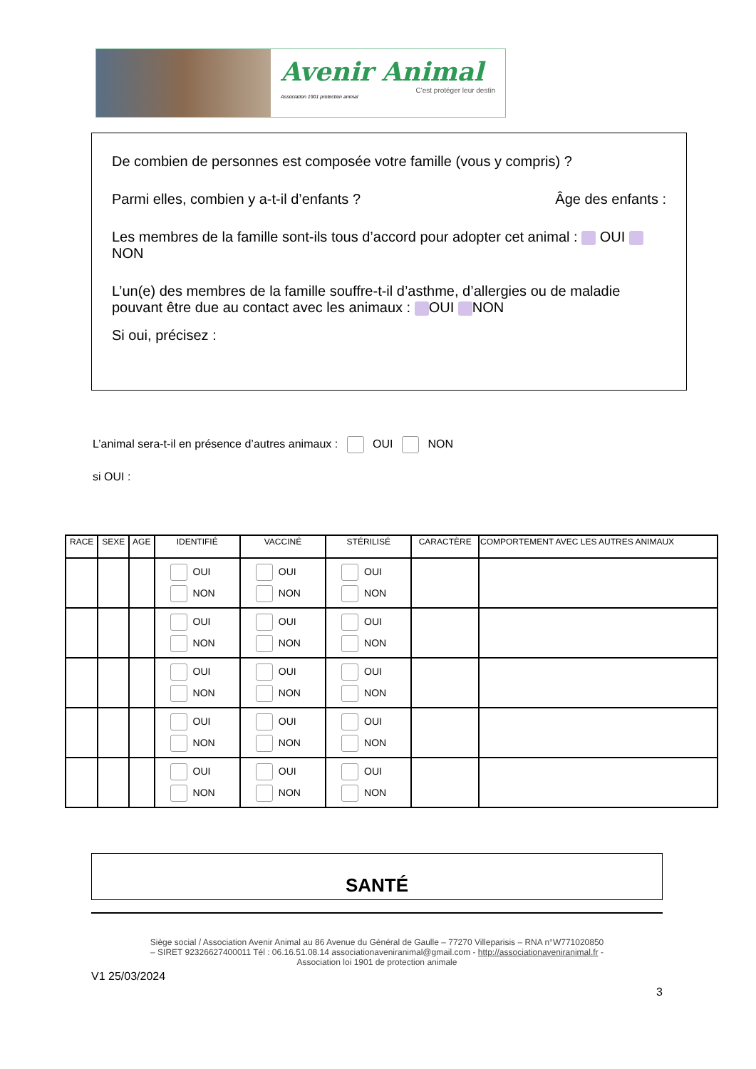Avenir Animal
C'est protéger leur destin
Association 1901 protection animal
De combien de personnes est composée votre famille (vous y compris) ?
Parmi elles, combien y a-t-il d’enfants ? Âge des enfants :
Les membres de la famille sont-ils tous d’accord pour adopter cet animal : OUI NON
L’un(e) des membres de la famille souffre-t-il d’asthme, d’allergies ou de maladie pouvant être due au contact avec les animaux : OUI NON
Si oui, précisez :
L’animal sera-t-il en présence d’autres animaux : OUI NON
si OUI :
| RACE | SEXE | AGE | IDENTIFIÉ | VACCINÉ | STÉRILISÉ | CARACTÈRE | COMPORTEMENT AVEC LES AUTRES ANIMAUX |
| --- | --- | --- | --- | --- | --- | --- | --- |
| | | | OUI NON | OUI NON | OUI NON | | |
| | | | OUI NON | OUI NON | OUI NON | | |
| | | | OUI NON | OUI NON | OUI NON | | |
| | | | OUI NON | OUI NON | OUI NON | | |
| | | | OUI NON | OUI NON | OUI NON | | |
SANTÉ
Siège social / Association Avenir Animal au 86 Avenue du Général de Gaulle – 77270 Villeparisis – RNA n°W771020850
– SIRET 92326627400011 Tél : 06.16.51.08.14 associationaveniranimal@gmail.com - http://associationaveniranimal.fr -
Association loi 1901 de protection animale
V1 25/03/2024
3